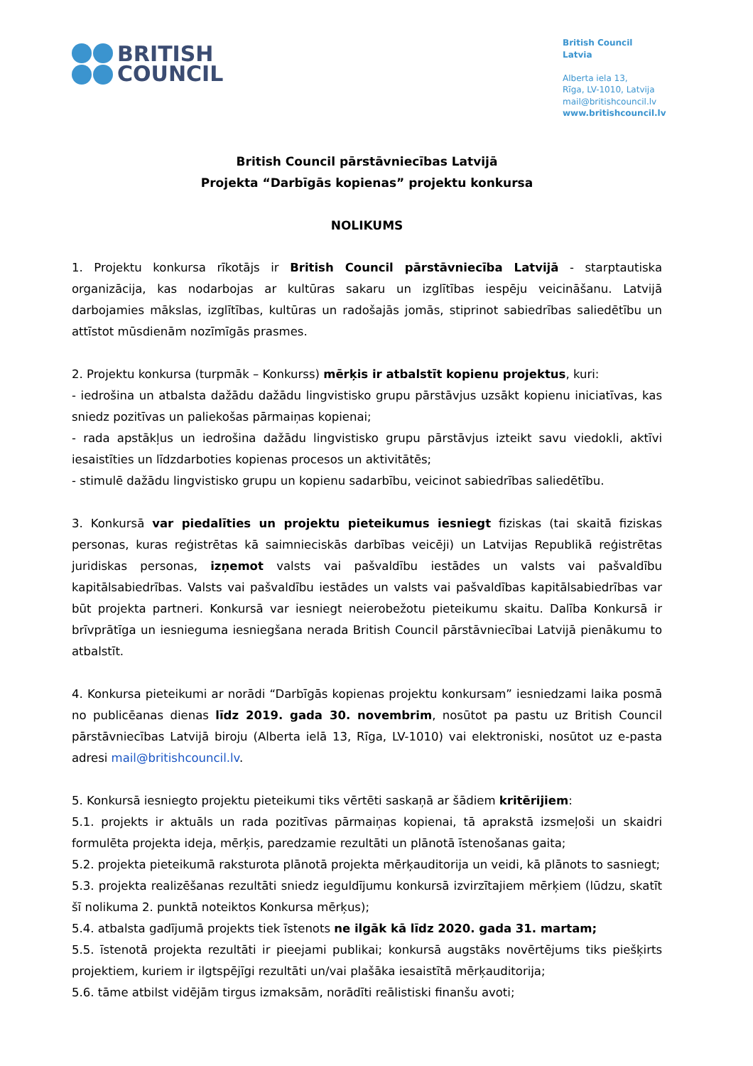BRITISH
COUNCIL
British Council Latvia
Alberta iela 13,
Rīga, LV-1010, Latvija
mail@britishcouncil.lv
www.britishcouncil.lv
British Council pārstāvniecības Latvijā
Projekta “Darbīgās kopienas” projektu konkursa
NOLIKUMS
1. Projektu konkursa rīkotājs ir British Council pārstāvniecība Latvijā - starptautiska organizācija, kas nodarbojas ar kultūras sakaru un izglītības iespēju veicināšanu. Latvijā darbojamies mākslas, izglītības, kultūras un radošajās jomās, stiprinot sabiedrības saliedētību un attīstot mūsdienām nozīmīgās prasmes.
2. Projektu konkursa (turpmāk – Konkurss) mērķis ir atbalstīt kopienu projektus, kuri:
- iedrošina un atbalsta dažādu dažādu lingvistisko grupu pārstāvjus uzsākt kopienu iniciatīvas, kas sniedz pozitīvas un paliekošas pārmaiņas kopienai;
- rada apstākļus un iedrošina dažādu lingvistisko grupu pārstāvjus izteikt savu viedokli, aktīvi iesaistīties un līdzdarboties kopienas procesos un aktivitātēs;
- stimulē dažādu lingvistisko grupu un kopienu sadarbību, veicinot sabiedrības saliedētību.
3. Konkursā var piedalīties un projektu pieteikumus iesniegt fiziskas (tai skaitā fiziskas personas, kuras reģistrētas kā saimnieciskās darbības veicēji) un Latvijas Republikā reģistrētas juridiskas personas, izņemot valsts vai pašvaldību iestādes un valsts vai pašvaldību kapitālsabiedrības. Valsts vai pašvaldību iestādes un valsts vai pašvaldības kapitālsabiedrības var būt projekta partneri. Konkursā var iesniegt neierobežotu pieteikumu skaitu. Dalība Konkursā ir brīvprātīga un iesnieguma iesniegšana nerada British Council pārstāvniecībai Latvijā pienākumu to atbalstīt.
4. Konkursa pieteikumi ar norādi “Darbīgās kopienas projektu konkursam” iesniedzami laika posmā no publicēanas dienas līdz 2019. gada 30. novembrim, nosūtot pa pastu uz British Council pārstāvniecības Latvijā biroju (Alberta ielā 13, Rīga, LV-1010) vai elektroniski, nosūtot uz e-pasta adresi mail@britishcouncil.lv.
5. Konkursā iesniegto projektu pieteikumi tiks vērtēti saskaņā ar šādiem kritērijiem:
5.1. projekts ir aktuāls un rada pozitīvas pārmaiņas kopienai, tā aprakstā izsmeļoši un skaidri formulēta projekta ideja, mērķis, paredzamie rezultāti un plānotā īstenošanas gaita;
5.2. projekta pieteikumā raksturota plānotā projekta mērķauditorija un veidi, kā plānots to sasniegt;
5.3. projekta realizēšanas rezultāti sniedz ieguldījumu konkursā izvirzītajiem mērķiem (lūdzu, skatīt šī nolikuma 2. punktā noteiktos Konkursa mērķus);
5.4. atbalsta gadījumā projekts tiek īstenots ne ilgāk kā līdz 2020. gada 31. martam;
5.5. īstenotā projekta rezultāti ir pieejami publikai; konkursā augstāks novērtējums tiks piešķirts projektiem, kuriem ir ilgtspējīgi rezultāti un/vai plašāka iesaistītā mērķauditorija;
5.6. tāme atbilst vidējām tirgus izmaksām, norādīti reālistiski finanšu avoti;